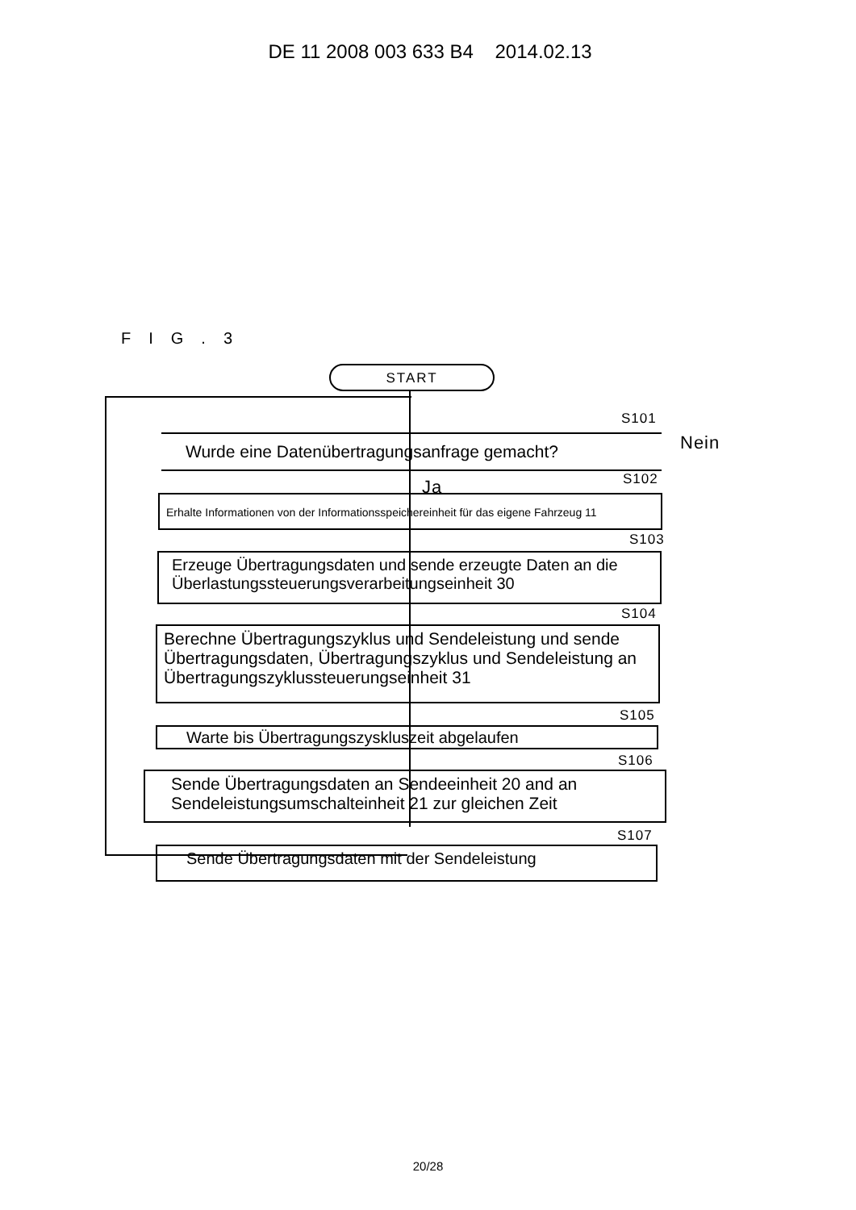DE 11 2008 003 633 B4 2014.02.13
FIG.3
START
S101
Wurde eine Datenübertragungsanfrage gemacht? Nein
Ja S102
Erhalte Informationen von der Informationsspeichereinheit für das eigene Fahrzeug 11
S103
Erzeuge Übertragungsdaten und sende erzeugte Daten an die Überlastungssteuerungsverarbeitungseinheit 30
S104
Berechne Übertragungszyklus und Sendeleistung und sende Übertragungsdaten, Übertragungszyklus und Sendeleistung an Übertragungszyklussteuerungseinheit 31
S105
Warte bis Übertragungszyskluszeit abgelaufen
S106
Sende Übertragungsdaten an Sendeeinheit 20 and an Sendeleistungsumschalteinheit 21 zur gleichen Zeit
S107
Sende Übertragungsdaten mit der Sendeleistung
20/28